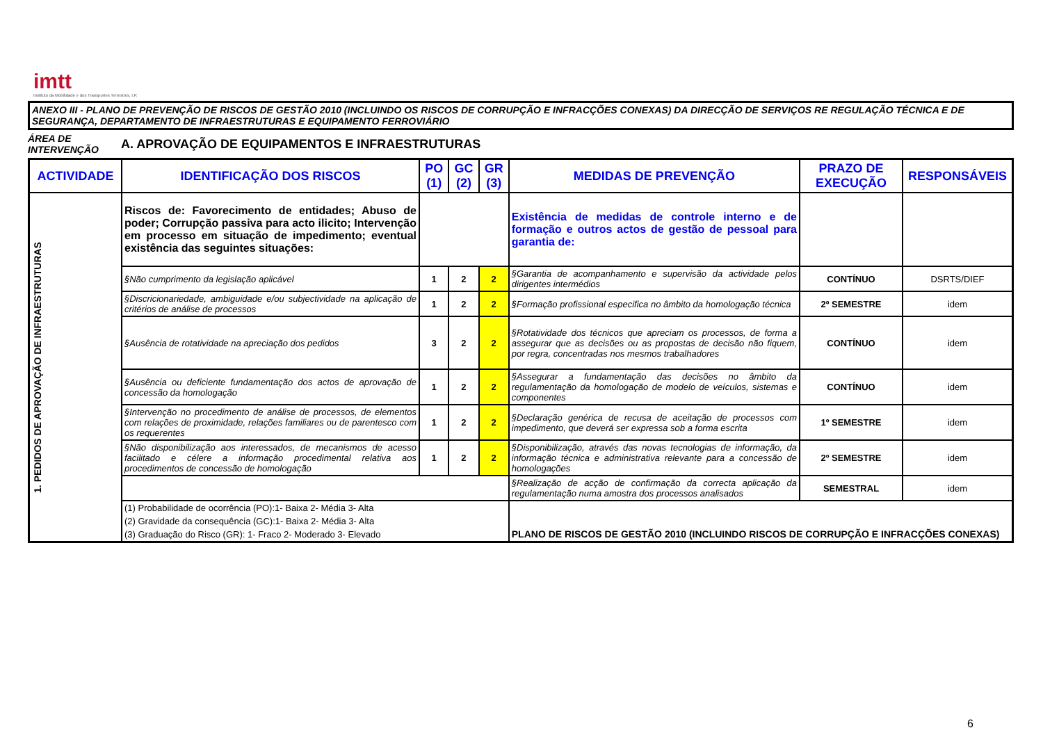imtt
Instituto da Mobilidade e dos Transportes Terrestres, I.P.
ANEXO III - PLANO DE PREVENÇÃO DE RISCOS DE GESTÃO 2010 (INCLUINDO OS RISCOS DE CORRUPÇÃO E INFRACÇÕES CONEXAS) DA DIRECÇÃO DE SERVIÇOS RE REGULAÇÃO TÉCNICA E DE SEGURANÇA, DEPARTAMENTO DE INFRAESTRUTURAS E EQUIPAMENTO FERROVIÁRIO
ÁREA DE INTERVENÇÃO
A. APROVAÇÃO DE EQUIPAMENTOS E INFRAESTRUTURAS
| ACTIVIDADE | IDENTIFICAÇÃO DOS RISCOS | PO (1) | GC (2) | GR (3) | MEDIDAS DE PREVENÇÃO | PRAZO DE EXECUÇÃO | RESPONSÁVEIS |
| --- | --- | --- | --- | --- | --- | --- | --- |
| 1. PEDIDOS DE APROVAÇÃO DE INFRAESTRUTURAS | Riscos de: Favorecimento de entidades; Abuso de poder; Corrupção passiva para acto ilicito; Intervenção em processo em situação de impedimento; eventual existência das seguintes situações: | | | | Existência de medidas de controle interno e de formação e outros actos de gestão de pessoal para garantia de: | | |
| | §Não cumprimento da legislação aplicável | 1 | 2 | 2 | §Garantia de acompanhamento e supervisão da actividade pelos dirigentes intermédios | CONTÍNUO | DSRTS/DIEF |
| | §Discricionariedade, ambiguidade e/ou subjectividade na aplicação de critérios de análise de processos | 1 | 2 | 2 | §Formação profissional especifica no âmbito da homologação técnica | 2º SEMESTRE | idem |
| | §Ausência de rotatividade na apreciação dos pedidos | 3 | 2 | 2 | §Rotatividade dos técnicos que apreciam os processos, de forma a assegurar que as decisões ou as propostas de decisão não fiquem, por regra, concentradas nos mesmos trabalhadores | CONTÍNUO | idem |
| | §Ausência ou deficiente fundamentação dos actos de aprovação de concessão da homologação | 1 | 2 | 2 | §Assegurar a fundamentação das decisões no âmbito da regulamentação da homologação de modelo de veículos, sistemas e componentes | CONTÍNUO | idem |
| | §Intervenção no procedimento de análise de processos, de elementos com relações de proximidade, relações familiares ou de parentesco com os requerentes | 1 | 2 | 2 | §Declaração genérica de recusa de aceitação de processos com impedimento, que deverá ser expressa sob a forma escrita | 1º SEMESTRE | idem |
| | §Não disponibilização aos interessados, de mecanismos de acesso facilitado e célere a informação procedimental relativa aos procedimentos de concessão de homologação | 1 | 2 | 2 | §Disponibilização, através das novas tecnologias de informação, da informação técnica e administrativa relevante para a concessão de homologações | 2º SEMESTRE | idem |
| | | | | | §Realização de acção de confirmação da correcta aplicação da regulamentação numa amostra dos processos analisados | SEMESTRAL | idem |
| | / (1) Probabilidade de ocorrência (PO):1- Baixa 2- Média 3- Alta / / (2) Gravidade da consequência (GC):1- Baixa 2- Média 3- Alta / / (3) Graduação do Risco (GR): 1- Fraco 2- Moderado 3- Elevado / | | | | PLANO DE RISCOS DE GESTÃO 2010 (INCLUINDO RISCOS DE CORRUPÇÃO E INFRACÇÕES CONEXAS) | | |
6